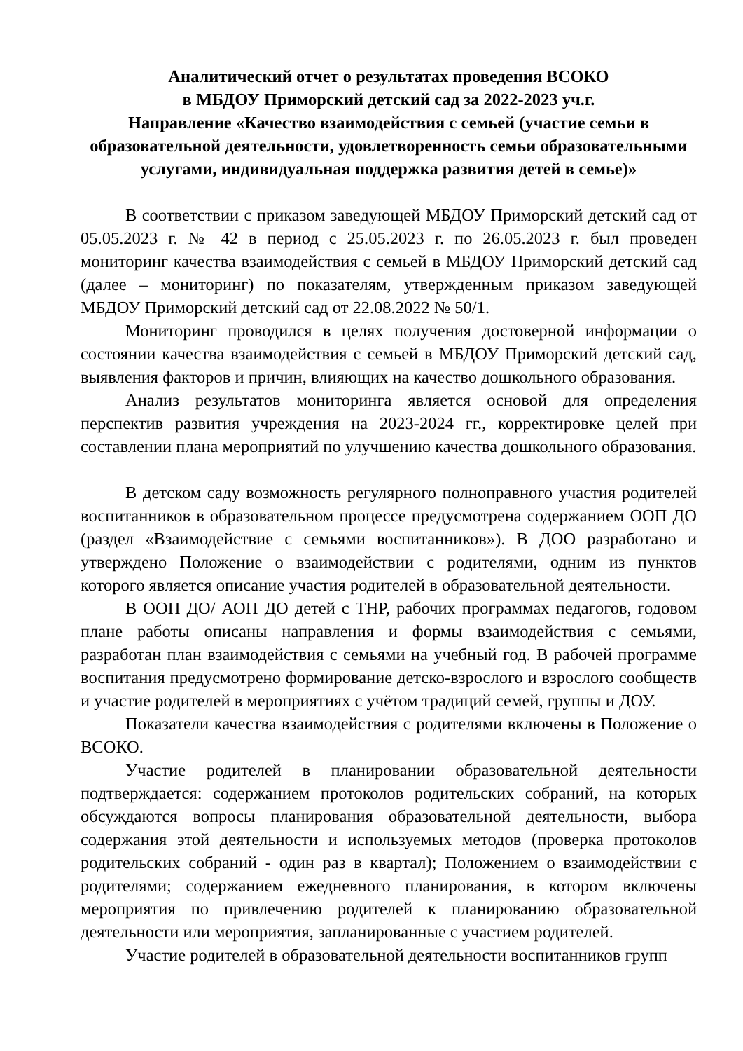Аналитический отчет о результатах проведения ВСОКО
в МБДОУ Приморский детский сад за 2022-2023 уч.г.
Направление «Качество взаимодействия с семьей (участие семьи в образовательной деятельности, удовлетворенность семьи образовательными услугами, индивидуальная поддержка развития детей в семье)»
В соответствии с приказом заведующей МБДОУ Приморский детский сад от 05.05.2023 г. № 42 в период с 25.05.2023 г. по 26.05.2023 г. был проведен мониторинг качества взаимодействия с семьей в МБДОУ Приморский детский сад (далее – мониторинг) по показателям, утвержденным приказом заведующей МБДОУ Приморский детский сад от 22.08.2022 № 50/1.
Мониторинг проводился в целях получения достоверной информации о состоянии качества взаимодействия с семьей в МБДОУ Приморский детский сад, выявления факторов и причин, влияющих на качество дошкольного образования.
Анализ результатов мониторинга является основой для определения перспектив развития учреждения на 2023-2024 гг., корректировке целей при составлении плана мероприятий по улучшению качества дошкольного образования.
В детском саду возможность регулярного полноправного участия родителей воспитанников в образовательном процессе предусмотрена содержанием ООП ДО (раздел «Взаимодействие с семьями воспитанников»). В ДОО разработано и утверждено Положение о взаимодействии с родителями, одним из пунктов которого является описание участия родителей в образовательной деятельности.
В ООП ДО/ АОП ДО детей с ТНР, рабочих программах педагогов, годовом плане работы описаны направления и формы взаимодействия с семьями, разработан план взаимодействия с семьями на учебный год. В рабочей программе воспитания предусмотрено формирование детско-взрослого и взрослого сообществ и участие родителей в мероприятиях с учётом традиций семей, группы и ДОУ.
Показатели качества взаимодействия с родителями включены в Положение о ВСОКО.
Участие родителей в планировании образовательной деятельности подтверждается: содержанием протоколов родительских собраний, на которых обсуждаются вопросы планирования образовательной деятельности, выбора содержания этой деятельности и используемых методов (проверка протоколов родительских собраний - один раз в квартал); Положением о взаимодействии с родителями; содержанием ежедневного планирования, в котором включены мероприятия по привлечению родителей к планированию образовательной деятельности или мероприятия, запланированные с участием родителей.
Участие родителей в образовательной деятельности воспитанников групп